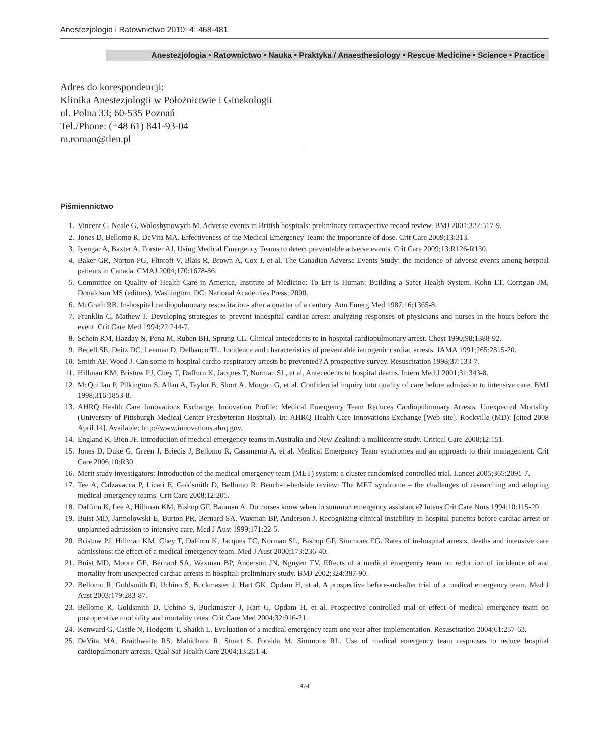Anestezjologia i Ratownictwo 2010; 4: 468-481
Anestezjologia • Ratownictwo • Nauka • Praktyka / Anaesthesiology • Rescue Medicine • Science • Practice
Adres do korespondencji:
Klinika Anestezjologii w Położnictwie i Ginekologii
ul. Polna 33; 60-535 Poznań
Tel./Phone: (+48 61) 841-93-04
m.roman@tlen.pl
Piśmiennictwo
1. Vincent C, Neale G, Woloshynowych M. Adverse events in British hospitals: preliminary retrospective record review. BMJ 2001;322:517-9.
2. Jones D, Bellomo R, DeVita MA. Effectiveness of the Medical Emergency Team: the importance of dose. Crit Care 2009;13:313.
3. Iyengar A, Baxter A, Forster AJ. Using Medical Emergency Teams to detect preventable adverse events. Crit Care 2009;13:R126-R130.
4. Baker GR, Norton PG, Flintoft V, Blais R, Brown A, Cox J, et al. The Canadian Adverse Events Study: the incidence of adverse events among hospital patients in Canada. CMAJ 2004;170:1678-86.
5. Committee on Quality of Health Care in America, Institute of Medicine: To Err is Human: Building a Safer Health System. Kohn LT, Corrigan JM, Donaldson MS (editors). Washington, DC: National Academies Press; 2000.
6. McGrath RB. In-hospital cardiopulmonary resuscitation- after a quarter of a century. Ann Emerg Med 1987;16:1365-8.
7. Franklin C, Mathew J. Developing strategies to prevent inhospital cardiac arrest: analyzing responses of physicians and nurses in the hours before the event. Crit Care Med 1994;22:244-7.
8. Schein RM, Hazday N, Pena M, Ruben BH, Sprung CL. Clinical antecedents to in-hospital cardiopulmonary arrest. Chest 1990;98:1388-92.
9. Bedell SE, Deitz DC, Leeman D, Delbanco TL. Incidence and characteristics of preventable iatrogenic cardiac arrests. JAMA 1991;265:2815-20.
10. Smith AF, Wood J. Can some in-hospital cardio-respiratory arrests be prevented? A prospective survey. Resuscitation 1998;37:133-7.
11. Hillman KM, Bristow PJ, Chey T, Daffurn K, Jacques T, Norman SL, et al. Antecedents to hospital deaths. Intern Med J 2001;31:343-8.
12. McQuillan P, Pilkington S, Allan A, Taylor B, Short A, Morgan G, et al. Confidential inquiry into quality of care before admission to intensive care. BMJ 1998;316:1853-8.
13. AHRQ Health Care Innovations Exchange. Innovation Profile: Medical Emergency Team Reduces Cardiopulmonary Arrests, Unexpected Mortality (University of Pittsburgh Medical Center Presbyterian Hospital). In: AHRQ Health Care Innovations Exchange [Web site]. Rockville (MD): [cited 2008 April 14]. Available: http://www.innovations.ahrq.gov.
14. England K, Bion JF. Introduction of medical emergency teams in Australia and New Zealand: a multicentre study. Critical Care 2008;12:151.
15. Jones D, Duke G, Green J, Briedis J, Bellomo R, Casamento A, et al. Medical Emergency Team syndromes and an approach to their management. Crit Care 2006;10:R30.
16. Merit study investigators: Introduction of the medical emergency team (MET) system: a cluster-randomised controlled trial. Lancet 2005;365:2091-7.
17. Tee A, Calzavacca P, Licari E, Goldsmith D, Bellomo R. Bench-to-bedside review: The MET syndrome – the challenges of researching and adopting medical emergency teams. Crit Care 2008;12:205.
18. Daffurn K, Lee A, Hillman KM, Bishop GF, Bauman A. Do nurses know when to summon emergency assistance? Intens Crit Care Nurs 1994;10:115-20.
19. Buist MD, Jarmolowski E, Burton PR, Bernard SA, Waxman BP, Anderson J. Recognizing clinical instability in hospital patients before cardiac arrest or unplanned admission to intensive care. Med J Aust 1999;171:22-5.
20. Bristow PJ, Hillman KM, Chey T, Daffurn K, Jacques TC, Norman SL, Bishop GF, Simmons EG. Rates of in-hospital arrests, deaths and intensive care admissions: the effect of a medical emergency team. Med J Aust 2000;173:236-40.
21. Buist MD, Moore GE, Bernard SA, Waxman BP, Anderson JN, Nguyen TV. Effects of a medical emergency team on reduction of incidence of and mortality from unexpected cardiac arrests in hospital: preliminary study. BMJ 2002;324:387-90.
22. Bellomo R, Goldsmith D, Uchino S, Buckmaster J, Hart GK, Opdam H, et al. A prospective before-and-after trial of a medical emergency team. Med J Aust 2003;179:283-87.
23. Bellomo R, Goldsmith D, Uchino S, Buckmaster J, Hart G, Opdam H, et al. Prospective controlled trial of effect of medical emergency team on postoperative morbidity and mortality rates. Crit Care Med 2004;32:916-21.
24. Kenward G, Castle N, Hodgetts T, Shaikh L. Evaluation of a medical emergency team one year after implementation. Resuscitation 2004;61:257-63.
25. DeVita MA, Braithwaite RS, Mahidhara R, Stuart S, Foraida M, Simmons RL. Use of medical emergency team responses to reduce hospital cardiopulmonary arrests. Qual Saf Health Care 2004;13:251-4.
474